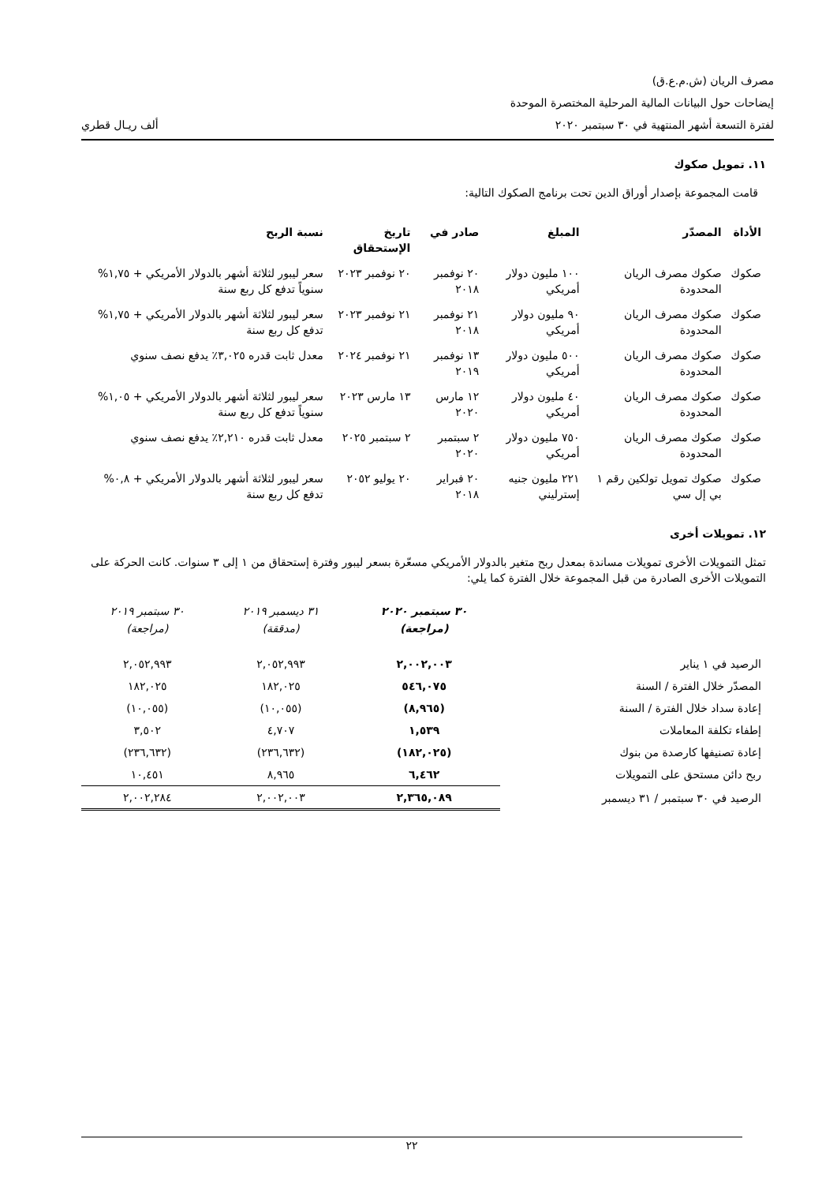مصرف الريان (ش.م.ع.ق)
إيضاحات حول البيانات المالية المرحلية المختصرة الموحدة
لفترة التسعة أشهر المنتهية في ٣٠ سبتمبر ٢٠٢٠ ألف ريـال قطري
١١. تمويل صكوك
قامت المجموعة بإصدار أوراق الدين تحت برنامج الصكوك التالية:
| الأداة | المصدّر | المبلغ | صادر في | تاريخ الإستحقاق | نسبة الربح |
| --- | --- | --- | --- | --- | --- |
| صكوك | صكوك مصرف الريان المحدودة | ١٠٠ مليون دولار أمريكي | ٢٠ نوفمبر ٢٠١٨ | ٢٠ نوفمبر ٢٠٢٣ | سعر ليبور لثلاثة أشهر بالدولار الأمريكي + ١,٧٥% سنوياً تدفع كل ربع سنة |
| صكوك | صكوك مصرف الريان المحدودة | ٩٠ مليون دولار أمريكي | ٢١ نوفمبر ٢٠١٨ | ٢١ نوفمبر ٢٠٢٣ | سعر ليبور لثلاثة أشهر بالدولار الأمريكي + ١,٧٥% تدفع كل ربع سنة |
| صكوك | صكوك مصرف الريان المحدودة | ٥٠٠ مليون دولار أمريكي | ١٣ نوفمبر ٢٠١٩ | ٢١ نوفمبر ٢٠٢٤ | معدل ثابت قدره ٣,٠٢٥٪ يدفع نصف سنوي |
| صكوك | صكوك مصرف الريان المحدودة | ٤٠ مليون دولار أمريكي | ١٢ مارس ٢٠٢٠ | ١٣ مارس ٢٠٢٣ | سعر ليبور لثلاثة أشهر بالدولار الأمريكي + ١,٠٥% سنوياً تدفع كل ربع سنة |
| صكوك | صكوك مصرف الريان المحدودة | ٧٥٠ مليون دولار أمريكي | ٢ سبتمبر ٢٠٢٠ | ٢ سبتمبر ٢٠٢٥ | معدل ثابت قدره ٢,٢١٠٪ يدفع نصف سنوي |
| صكوك | صكوك تمويل تولكين رقم ١ بي إل سي | ٢٢١ مليون جنيه إسترليني | ٢٠ فبراير ٢٠١٨ | ٢٠ يوليو ٢٠٥٢ | سعر ليبور لثلاثة أشهر بالدولار الأمريكي + ٠,٨% تدفع كل ربع سنة |
١٢. تمويلات أخرى
تمثل التمويلات الأخرى تمويلات مساندة بمعدل ربح متغير بالدولار الأمريكي مسعّرة بسعر ليبور وفترة إستحقاق من ١ إلى ٣ سنوات. كانت الحركة على التمويلات الأخرى الصادرة من قبل المجموعة خلال الفترة كما يلي:
| | ٣٠ سبتمبر ٢٠٢٠ (مراجعة) | ٣١ ديسمبر ٢٠١٩ (مدققة) | ٣٠ سبتمبر ٢٠١٩ (مراجعة) |
| --- | --- | --- | --- |
| الرصيد في ١ يناير | ٢,٠٠٢,٠٠٣ | ٢,٠٥٢,٩٩٣ | ٢,٠٥٢,٩٩٣ |
| المصدّر خلال الفترة / السنة | ٥٤٦,٠٧٥ | ١٨٢,٠٢٥ | ١٨٢,٠٢٥ |
| إعادة سداد خلال الفترة / السنة | (٨,٩٦٥) | (١٠,٠٥٥) | (١٠,٠٥٥) |
| إطفاء تكلفة المعاملات | ١,٥٣٩ | ٤,٧٠٧ | ٣,٥٠٢ |
| إعادة تصنيفها كارصدة من بنوك | (١٨٢,٠٢٥) | (٢٣٦,٦٣٢) | (٢٣٦,٦٣٢) |
| ربح دائن مستحق على التمويلات | ٦,٤٦٢ | ٨,٩٦٥ | ١٠,٤٥١ |
| الرصيد في ٣٠ سبتمبر / ٣١ ديسمبر | ٢,٣٦٥,٠٨٩ | ٢,٠٠٢,٠٠٣ | ٢,٠٠٢,٢٨٤ |
٢٢